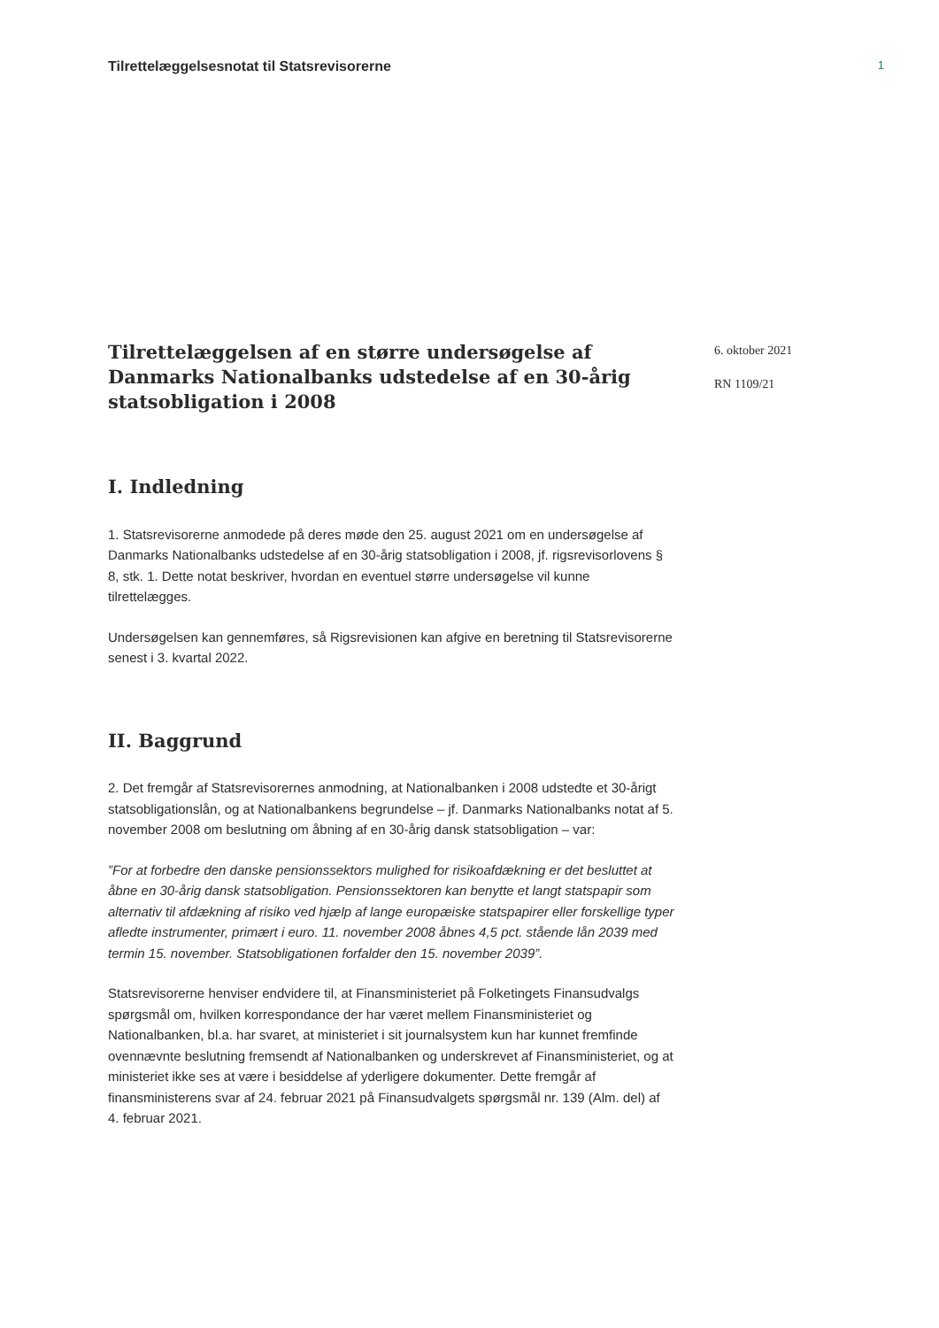Tilrettelæggelsesnotat til Statsrevisorerne
1
Tilrettelæggelsen af en større undersøgelse af Danmarks Nationalbanks udstedelse af en 30-årig statsobligation i 2008
6. oktober 2021
RN 1109/21
I. Indledning
1. Statsrevisorerne anmodede på deres møde den 25. august 2021 om en undersøgelse af Danmarks Nationalbanks udstedelse af en 30-årig statsobligation i 2008, jf. rigsrevisorlovens § 8, stk. 1. Dette notat beskriver, hvordan en eventuel større undersøgelse vil kunne tilrettelægges.
Undersøgelsen kan gennemføres, så Rigsrevisionen kan afgive en beretning til Statsrevisorerne senest i 3. kvartal 2022.
II. Baggrund
2. Det fremgår af Statsrevisorernes anmodning, at Nationalbanken i 2008 udstedte et 30-årigt statsobligationslån, og at Nationalbankens begrundelse – jf. Danmarks Nationalbanks notat af 5. november 2008 om beslutning om åbning af en 30-årig dansk statsobligation – var:
”For at forbedre den danske pensionssektors mulighed for risikoafdækning er det besluttet at åbne en 30-årig dansk statsobligation. Pensionssektoren kan benytte et langt statspapir som alternativ til afdækning af risiko ved hjælp af lange europæiske statspapirer eller forskellige typer afledte instrumenter, primært i euro. 11. november 2008 åbnes 4,5 pct. stående lån 2039 med termin 15. november. Statsobligationen forfalder den 15. november 2039”.
Statsrevisorerne henviser endvidere til, at Finansministeriet på Folketingets Finansudvalgs spørgsmål om, hvilken korrespondance der har været mellem Finansministeriet og Nationalbanken, bl.a. har svaret, at ministeriet i sit journalsystem kun har kunnet fremfinde ovennævnte beslutning fremsendt af Nationalbanken og underskrevet af Finansministeriet, og at ministeriet ikke ses at være i besiddelse af yderligere dokumenter. Dette fremgår af finansministerens svar af 24. februar 2021 på Finansudvalgets spørgsmål nr. 139 (Alm. del) af 4. februar 2021.